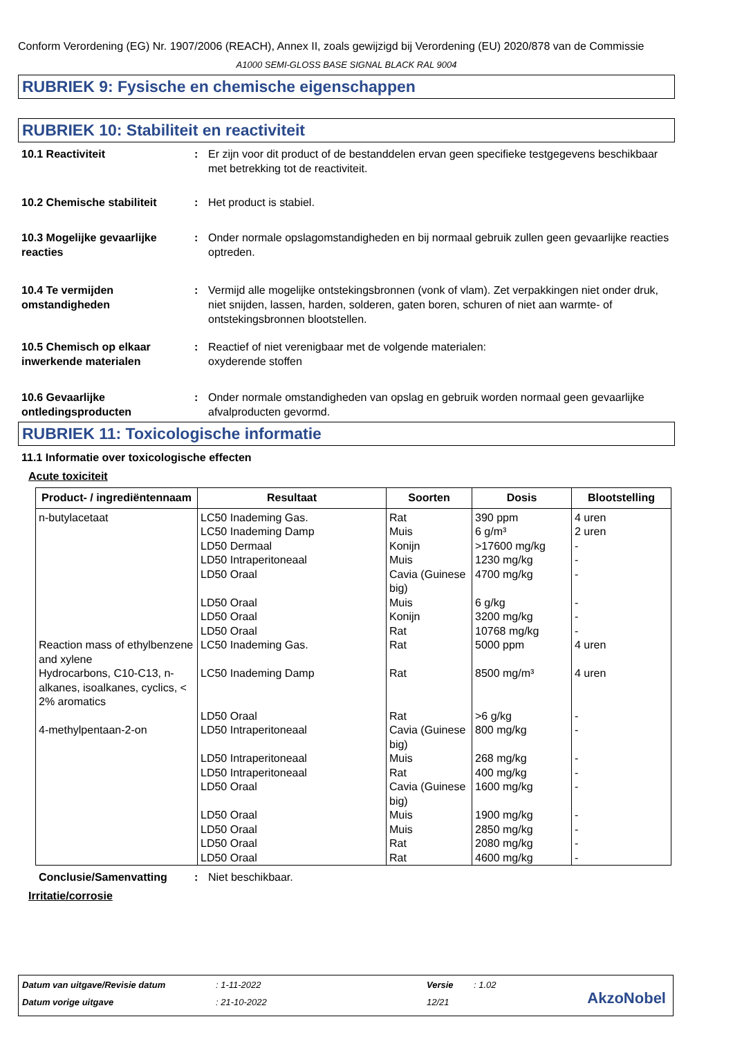Conform Verordening (EG) Nr. 1907/2006 (REACH), Annex II, zoals gewijzigd bij Verordening (EU) 2020/878 van de Commissie
A1000 SEMI-GLOSS BASE SIGNAL BLACK RAL 9004
RUBRIEK 9: Fysische en chemische eigenschappen
RUBRIEK 10: Stabiliteit en reactiviteit
10.1 Reactiviteit : Er zijn voor dit product of de bestanddelen ervan geen specifieke testgegevens beschikbaar met betrekking tot de reactiviteit.
10.2 Chemische stabiliteit : Het product is stabiel.
10.3 Mogelijke gevaarlijke reacties
: Onder normale opslagomstandigheden en bij normaal gebruik zullen geen gevaarlijke reacties optreden.
10.4 Te vermijden omstandigheden
: Vermijd alle mogelijke ontstekingsbronnen (vonk of vlam). Zet verpakkingen niet onder druk, niet snijden, lassen, harden, solderen, gaten boren, schuren of niet aan warmte- of ontstekingsbronnen blootstellen.
10.5 Chemisch op elkaar inwerkende materialen
: Reactief of niet verenigbaar met de volgende materialen:
oxyderende stoffen
10.6 Gevaarlijke ontledingsproducten
: Onder normale omstandigheden van opslag en gebruik worden normaal geen gevaarlijke afvalproducten gevormd.
RUBRIEK 11: Toxicologische informatie
11.1 Informatie over toxicologische effecten
Acute toxiciteit
| Product- / ingrediëntennaam | Resultaat | Soorten | Dosis | Blootstelling |
| --- | --- | --- | --- | --- |
| n-butylacetaat Reaction mass of ethylbenzene and xylene Hydrocarbons, C10-C13, n-alkanes, isoalkanes, cyclics, < 2% aromatics 4-methylpentaan-2-on | LC50 Inademing Gas. LC50 Inademing Damp LD50 Dermaal LD50 Intraperitoneaal LD50 Oraal LD50 Oraal LD50 Oraal LD50 Oraal LC50 Inademing Gas. LC50 Inademing Damp LD50 Oraal LD50 Intraperitoneaal LD50 Intraperitoneaal LD50 Intraperitoneaal LD50 Oraal LD50 Oraal LD50 Oraal LD50 Oraal LD50 Oraal | Rat Muis Konijn Muis Cavia (Guinese big) Muis Konijn Rat Rat Rat Rat Cavia (Guinese big) Muis Rat Cavia (Guinese big) Muis Muis Rat Rat | 390 ppm 6 g/m³ >17600 mg/kg 1230 mg/kg 4700 mg/kg 6 g/kg 3200 mg/kg 10768 mg/kg 5000 ppm 8500 mg/m³ >6 g/kg 800 mg/kg 268 mg/kg 400 mg/kg 1600 mg/kg 1900 mg/kg 2850 mg/kg 2080 mg/kg 4600 mg/kg | 4 uren 2 uren - - - - - - 4 uren 4 uren - - - - - - - - - |
Conclusie/Samenvatting : Niet beschikbaar.
Irritatie/corrosie
Datum van uitgave/Revisie datum
: 1-11-2022 Versie : 1.02
Datum vorige uitgave : 21-10-2022 12/21 AkzoNobel